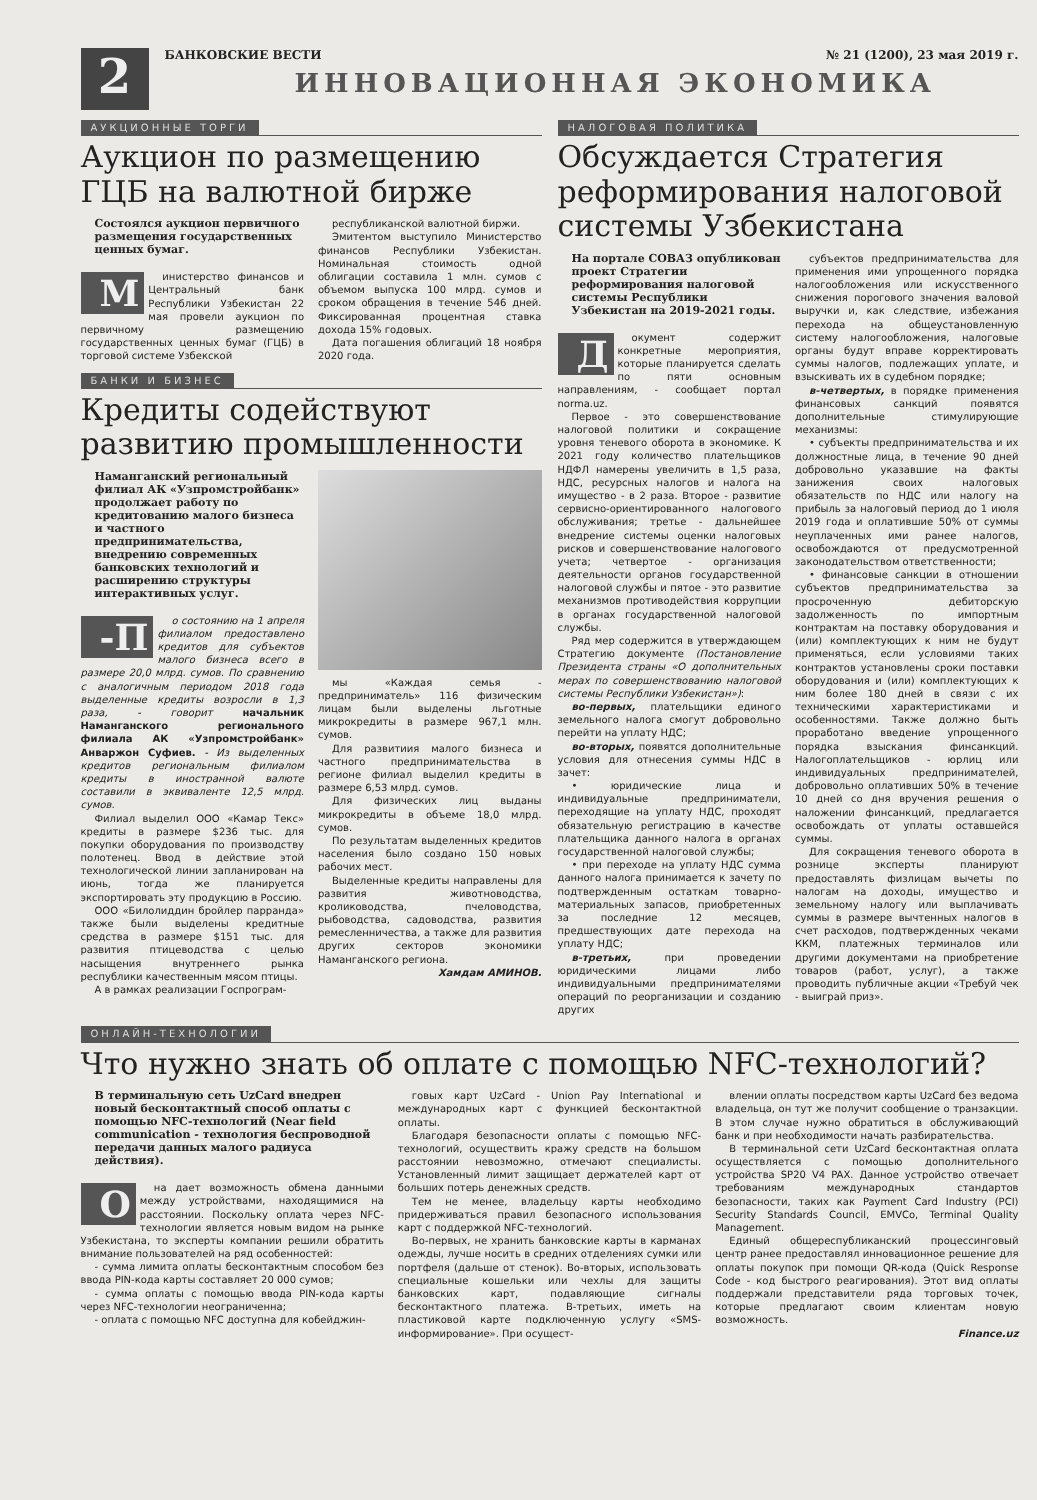2
БАНКОВСКИЕ ВЕСТИ № 21 (1200), 23 мая 2019 г.
ИННОВАЦИОННАЯ ЭКОНОМИКА
АУКЦИОННЫЕ ТОРГИ
Аукцион по размещению ГЦБ на валютной бирже
Состоялся аукцион первичного размещения государственных ценных бумаг.
Министерство финансов и Центральный банк Республики Узбекистан 22 мая провели аукцион по первичному размещению государственных ценных бумаг (ГЦБ) в торговой системе Узбекской
республиканской валютной биржи.
Эмитентом выступило Министерство финансов Республики Узбекистан. Номинальная стоимость одной облигации составила 1 млн. сумов с объемом выпуска 100 млрд. сумов и сроком обращения в течение 546 дней. Фиксированная процентная ставка дохода 15% годовых.
Дата погашения облигаций 18 ноября 2020 года.
БАНКИ И БИЗНЕС
Кредиты содействуют развитию промышленности
Наманганский региональный филиал АК «Узпромстройбанк» продолжает работу по кредитованию малого бизнеса и частного предпринимательства, внедрению современных банковских технологий и расширению структуры интерактивных услуг.
-П о состоянию на 1 апреля филиалом предоставлено кредитов для субъектов малого бизнеса всего в размере 20,0 млрд. сумов. По сравнению с аналогичным периодом 2018 года выделенные кредиты возросли в 1,3 раза, - говорит начальник Наманганского регионального филиала АК «Узпромстройбанк» Анваржон Суфиев. - Из выделенных кредитов региональным филиалом кредиты в иностранной валюте составили в эквиваленте 12,5 млрд. сумов.
Филиал выделил ООО «Камар Текс» кредиты в размере $236 тыс. для покупки оборудования по производству полотенец. Ввод в действие этой технологической линии запланирован на июнь, тогда же планируется экспортировать эту продукцию в Россию.
ООО «Билолиддин бройлер парранда» также были выделены кредитные средства в размере $151 тыс. для развития птицеводства с целью насыщения внутреннего рынка республики качественным мясом птицы.
А в рамках реализации Госпрограм-
мы «Каждая семья - предприниматель» 116 физическим лицам были выделены льготные микрокредиты в размере 967,1 млн. сумов.
Для развитиия малого бизнеса и частного предпринимательства в регионе филиал выделил кредиты в размере 6,53 млрд. сумов.
Для физических лиц выданы микрокредиты в объеме 18,0 млрд. сумов.
По результатам выделенных кредитов населения было создано 150 новых рабочих мест.
Выделенные кредиты направлены для развития животноводства, кролиководства, пчеловодства, рыбоводства, садоводства, развития ремесленничества, а также для развития других секторов экономики Наманганского региона.
Хамдам АМИНОВ.
НАЛОГОВАЯ ПОЛИТИКА
Обсуждается Стратегия реформирования налоговой системы Узбекистана
На портале СОВАЗ опубликован проект Стратегии реформирования налоговой системы Республики Узбекистан на 2019-2021 годы.
Документ содержит конкретные мероприятия, которые планируется сделать по пяти основным направлениям, - сообщает портал norma.uz.
Первое - это совершенствование налоговой политики и сокращение уровня теневого оборота в экономике. К 2021 году количество плательщиков НДФЛ намерены увеличить в 1,5 раза, НДС, ресурсных налогов и налога на имущество - в 2 раза. Второе - развитие сервисно-ориентированного налогового обслуживания; третье - дальнейшее внедрение системы оценки налоговых рисков и совершенствование налогового учета; четвертое - организация деятельности органов государственной налоговой службы и пятое - это развитие механизмов противодействия коррупции в органах государственной налоговой службы.
Ряд мер содержится в утверждающем Стратегию документе (Постановление Президента страны «О дополнительных мерах по совершенствованию налоговой системы Республики Узбекистан»):
во-первых, плательщики единого земельного налога смогут добровольно перейти на уплату НДС;
во-вторых, появятся дополнительные условия для отнесения суммы НДС в зачет:
• юридические лица и индивидуальные предприниматели, переходящие на уплату НДС, проходят обязательную регистрацию в качестве плательщика данного налога в органах государственной налоговой службы;
• при переходе на уплату НДС сумма данного налога принимается к зачету по подтвержденным остаткам товарно-материальных запасов, приобретенных за последние 12 месяцев, предшествующих дате перехода на уплату НДС;
в-третьих, при проведении юридическими лицами либо индивидуальными предпринимателями операций по реорганизации и созданию других
субъектов предпринимательства для применения ими упрощенного порядка налогообложения или искусственного снижения порогового значения валовой выручки и, как следствие, избежания перехода на общеустановленную систему налогообложения, налоговые органы будут вправе корректировать суммы налогов, подлежащих уплате, и взыскивать их в судебном порядке;
в-четвертых, в порядке применения финансовых санкций появятся дополнительные стимулирующие механизмы:
• субъекты предпринимательства и их должностные лица, в течение 90 дней добровольно указавшие на факты занижения своих налоговых обязательств по НДС или налогу на прибыль за налоговый период до 1 июля 2019 года и оплатившие 50% от суммы неуплаченных ими ранее налогов, освобождаются от предусмотренной законодательством ответственности;
• финансовые санкции в отношении субъектов предпринимательства за просроченную дебиторскую задолженность по импортным контрактам на поставку оборудования и (или) комплектующих к ним не будут применяться, если условиями таких контрактов установлены сроки поставки оборудования и (или) комплектующих к ним более 180 дней в связи с их техническими характеристиками и особенностями. Также должно быть проработано введение упрощенного порядка взыскания финсанкций. Налогоплательщиков - юрлиц или индивидуальных предпринимателей, добровольно оплативших 50% в течение 10 дней со дня вручения решения о наложении финсанкций, предлагается освобождать от уплаты оставшейся суммы.
Для сокращения теневого оборота в рознице эксперты планируют предоставлять физлицам вычеты по налогам на доходы, имущество и земельному налогу или выплачивать суммы в размере вычтенных налогов в счет расходов, подтвержденных чеками ККМ, платежных терминалов или другими документами на приобретение товаров (работ, услуг), а также проводить публичные акции «Требуй чек - выиграй приз».
ОНЛАЙН-ТЕХНОЛОГИИ
Что нужно знать об оплате с помощью NFC-технологий?
В терминальную сеть UzCard внедрен новый бесконтактный способ оплаты с помощью NFC-технологий (Near field communication - технология беспроводной передачи данных малого радиуса действия).
Она дает возможность обмена данными между устройствами, находящимися на расстоянии. Поскольку оплата через NFC-технологии является новым видом на рынке Узбекистана, то эксперты компании решили обратить внимание пользователей на ряд особенностей:
- сумма лимита оплаты бесконтактным способом без ввода PIN-кода карты составляет 20 000 сумов;
- сумма оплаты с помощью ввода PIN-кода карты через NFC-технологии неограниченна;
- оплата с помощью NFC доступна для кобейджин-
говых карт UzCard - Union Pay International и международных карт с функцией бесконтактной оплаты.
Благодаря безопасности оплаты с помощью NFC-технологий, осуществить кражу средств на большом расстоянии невозможно, отмечают специалисты. Установленный лимит защищает держателей карт от больших потерь денежных средств.
Тем не менее, владельцу карты необходимо придерживаться правил безопасного использования карт с поддержкой NFC-технологий.
Во-первых, не хранить банковские карты в карманах одежды, лучше носить в средних отделениях сумки или портфеля (дальше от стенок). Во-вторых, использовать специальные кошельки или чехлы для защиты банковских карт, подавляющие сигналы бесконтактного платежа. В-третьих, иметь на пластиковой карте подключенную услугу «SMS-информирование». При осущест-
влении оплаты посредством карты UzCard без ведома владельца, он тут же получит сообщение о транзакции. В этом случае нужно обратиться в обслуживающий банк и при необходимости начать разбирательства.
В терминальной сети UzCard бесконтактная оплата осуществляется с помощью дополнительного устройства SP20 V4 PAX. Данное устройство отвечает требованиям международных стандартов безопасности, таких как Payment Card Industry (PCI) Security Standards Council, EMVCo, Terminal Quality Management.
Единый общереспубликанский процессинговый центр ранее предоставлял инновационное решение для оплаты покупок при помощи QR-кода (Quick Response Code - код быстрого реагирования). Этот вид оплаты поддержали представители ряда торговых точек, которые предлагают своим клиентам новую возможность.
Finance.uz